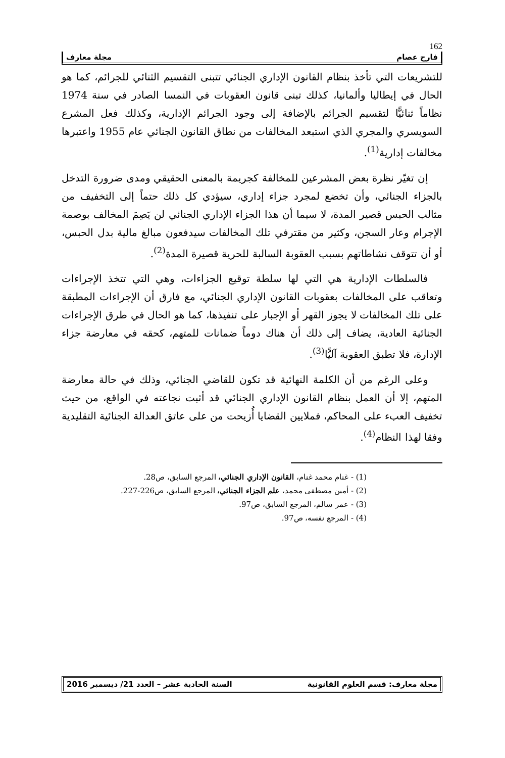162
فارح عصام مجلة معارف
للتشريعات التي تأخذ بنظام القانون الإداري الجنائي تتبنى التقسيم الثنائي للجرائم، كما هو الحال في إيطاليا وألمانيا، كذلك تبنى قانون العقوبات في النمسا الصادر في سنة 1974 نظاماً ثنائيًّا لتقسيم الجرائم بالإضافة إلى وجود الجرائم الإدارية، وكذلك فعل المشرع السويسري والمجري الذي استبعد المخالفات من نطاق القانون الجنائي عام 1955 واعتبرها مخالفات إدارية<sup>(1)</sup>.
إن تغيّر نظرة بعض المشرعين للمخالفة كجريمة بالمعنى الحقيقي ومدى ضرورة التدخل بالجزاء الجنائي، وأن تخضع لمجرد جزاء إداري، سيؤدي كل ذلك حتماً إلى التخفيف من مثالب الحبس قصير المدة، لا سيما أن هذا الجزاء الإداري الجنائي لن يَصِمَ المخالف بوصمة الإجرام وعار السجن، وكثير من مقترفي تلك المخالفات سيدفعون مبالغ مالية بدل الحبس، أو أن تتوقف نشاطاتهم بسبب العقوبة السالبة للحرية قصيرة المدة<sup>(2)</sup>.
فالسلطات الإدارية هي التي لها سلطة توقيع الجزاءات، وهي التي تتخذ الإجراءات وتعاقب على المخالفات بعقوبات القانون الإداري الجنائي، مع فارق أن الإجراءات المطبقة على تلك المخالفات لا يجوز القهر أو الإجبار على تنفيذها، كما هو الحال في طرق الإجراءات الجنائية العادية، يضاف إلى ذلك أن هناك دوماً ضمانات للمتهم، كحقه في معارضة جزاء الإدارة، فلا تطبق العقوبة آليًّا<sup>(3)</sup>.
وعلى الرغم من أن الكلمة النهائية قد تكون للقاضي الجنائي، وذلك في حالة معارضة المتهم، إلا أن العمل بنظام القانون الإداري الجنائي قد أثبت نجاعته في الواقع، من حيث تخفيف العبء على المحاكم، فملايين القضايا أُزيحت من على عاتق العدالة الجنائية التقليدية وفقا لهذا النظام<sup>(4)</sup>.
(1) - غنام محمد غنام، القانون الإداري الجنائي، المرجع السابق، ص28.
(2) - أمين مصطفى محمد، علم الجزاء الجنائي، المرجع السابق، ص226-227.
(3) - عمر سالم، المرجع السابق، ص97.
(4) - المرجع نفسه، ص97.
مجلة معارف: قسم العلوم القانونية السنة الحادية عشر – العدد 21/ ديسمبر 2016